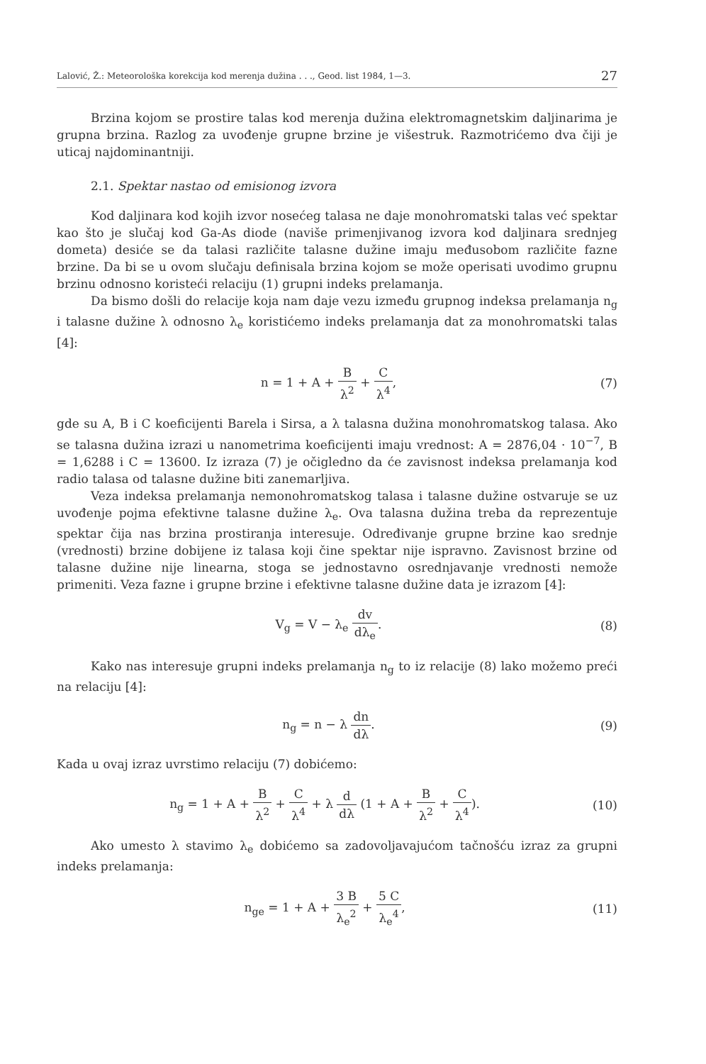Lalović, Ž.: Meteorološka korekcija kod merenja dužina . . ., Geod. list 1984, 1—3. 27
Brzina kojom se prostire talas kod merenja dužina elektromagnetskim daljinarima je grupna brzina. Razlog za uvođenje grupne brzine je višestruk. Razmotrićemo dva čiji je uticaj najdominantniji.
2.1. Spektar nastao od emisionog izvora
Kod daljinara kod kojih izvor nosećeg talasa ne daje monohromatski talas već spektar kao što je slučaj kod Ga-As diode (naviše primenjivanog izvora kod daljinara srednjeg dometa) desiće se da talasi različite talasne dužine imaju međusobom različite fazne brzine. Da bi se u ovom slučaju definisala brzina kojom se može operisati uvodimo grupnu brzinu odnosno koristeći relaciju (1) grupni indeks prelamanja.
Da bismo došli do relacije koja nam daje vezu između grupnog indeksa prelamanja n<sub>g</sub> i talasne dužine λ odnosno λ<sub>e</sub> koristićemo indeks prelamanja dat za monohromatski talas [4]:
n = 1 + A + B λ<sup>2</sup> + C λ<sup>4</sup>, (7)
gde su A, B i C koeficijenti Barela i Sirsa, a λ talasna dužina monohromatskog talasa. Ako se talasna dužina izrazi u nanometrima koeficijenti imaju vrednost: A = 2876,04 · 10<sup>−7</sup>, B = 1,6288 i C = 13600. Iz izraza (7) je očigledno da će zavisnost indeksa prelamanja kod radio talasa od talasne dužine biti zanemarljiva.
Veza indeksa prelamanja nemonohromatskog talasa i talasne dužine ostvaruje se uz uvođenje pojma efektivne talasne dužine λ<sub>e</sub>. Ova talasna dužina treba da reprezentuje spektar čija nas brzina prostiranja interesuje. Odre­đivanje grupne brzine kao srednje (vrednosti) brzine dobijene iz talasa koji čine spektar nije ispravno. Zavisnost brzine od talasne dužine nije linearna, stoga se jednostavno osrednjavanje vrednosti nemože primeniti. Veza fazne i grupne brzine i efektivne talasne dužine data je izrazom [4]:
V<sub>g</sub> = V − λ<sub>e</sub> dv dλ<sub>e</sub>. (8)
Kako nas interesuje grupni indeks prelamanja n<sub>g</sub> to iz relacije (8) lako možemo preći na relaciju [4]:
n<sub>g</sub> = n − λ dn dλ. (9)
Kada u ovaj izraz uvrstimo relaciju (7) dobićemo:
n<sub>g</sub> = 1 + A + B λ<sup>2</sup> + C λ<sup>4</sup> + λ d dλ (1 + A + B λ<sup>2</sup> + C λ<sup>4</sup>). (10)
Ako umesto λ stavimo λ<sub>e</sub> dobićemo sa zadovoljavajućom tačnošću izraz za grupni indeks prelamanja:
n<sub>ge</sub> = 1 + A + 3 B λ<sub>e</sub><sup>2</sup> + 5 C λ<sub>e</sub><sup>4</sup>, (11)